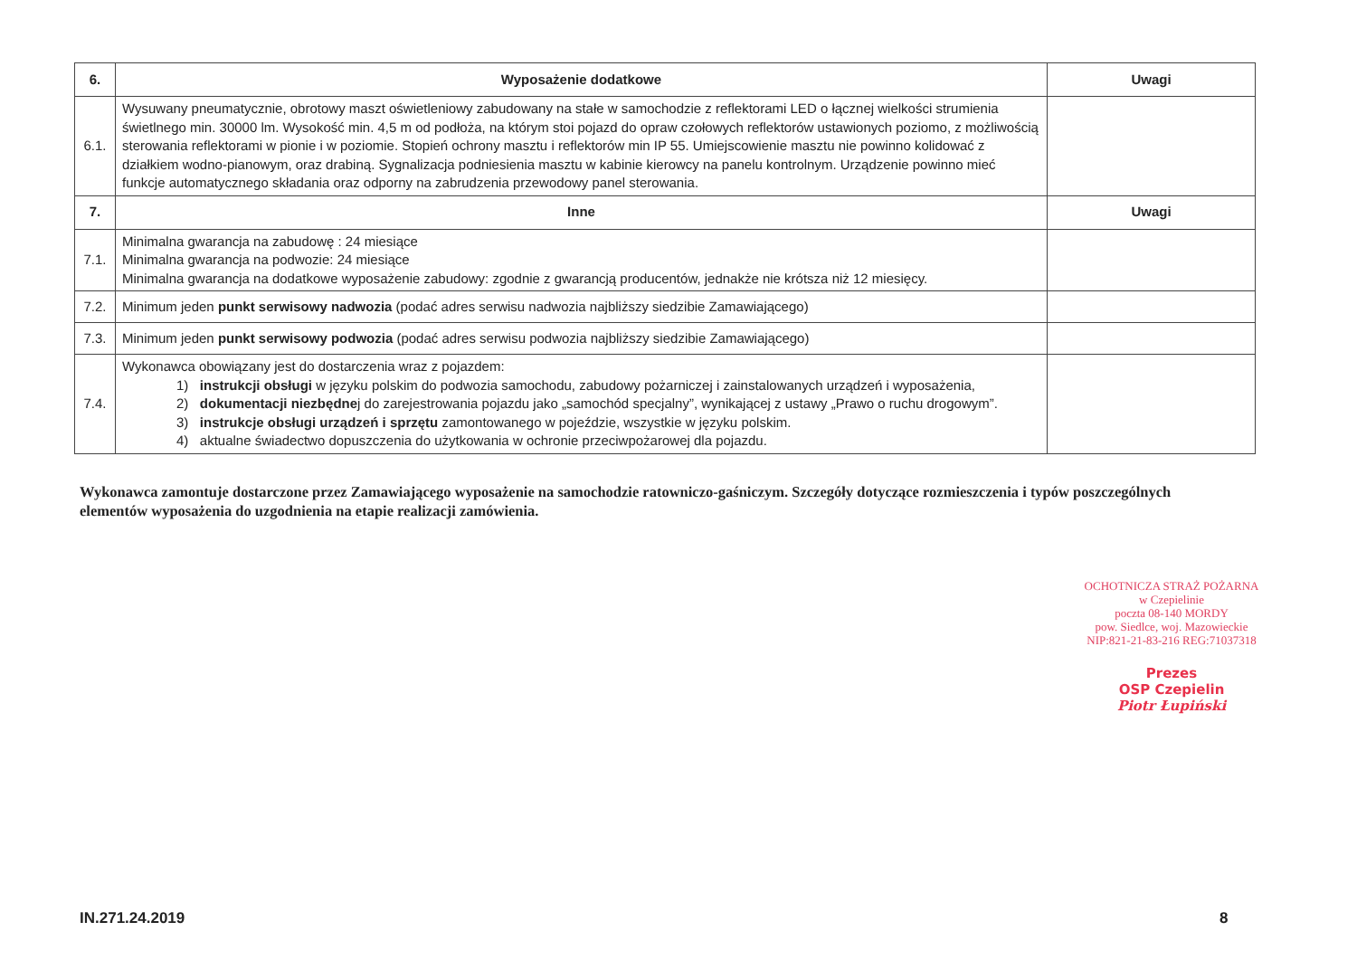| 6. | Wyposażenie dodatkowe | Uwagi |
| --- | --- | --- |
| 6.1. | Wysuwany pneumatycznie, obrotowy maszt oświetleniowy zabudowany na stałe w samochodzie z reflektorami LED o łącznej wielkości strumienia świetlnego min. 30000 lm. Wysokość min. 4,5 m od podłoża, na którym stoi pojazd do opraw czołowych reflektorów ustawionych poziomo, z możliwością sterowania reflektorami w pionie i w poziomie. Stopień ochrony masztu i reflektorów min IP 55. Umiejscowienie masztu nie powinno kolidować z działkiem wodno-pianowym, oraz drabiną. Sygnalizacja podniesienia masztu w kabinie kierowcy na panelu kontrolnym. Urządzenie powinno mieć funkcje automatycznego składania oraz odporny na zabrudzenia przewodowy panel sterowania. | |
| 7. | Inne | Uwagi |
| 7.1. | Minimalna gwarancja na zabudowę : 24 miesiące Minimalna gwarancja na podwozie: 24 miesiące Minimalna gwarancja na dodatkowe wyposażenie zabudowy: zgodnie z gwarancją producentów, jednakże nie krótsza niż 12 miesięcy. | |
| 7.2. | Minimum jeden punkt serwisowy nadwozia (podać adres serwisu nadwozia najbliższy siedzibie Zamawiającego) | |
| 7.3. | Minimum jeden punkt serwisowy podwozia (podać adres serwisu podwozia najbliższy siedzibie Zamawiającego) | |
| 7.4. | Wykonawca obowiązany jest do dostarczenia wraz z pojazdem: 1) instrukcji obsługi w języku polskim do podwozia samochodu, zabudowy pożarniczej i zainstalowanych urządzeń i wyposażenia, 2) dokumentacji niezbędne j do zarejestrowania pojazdu jako „samochód specjalny”, wynikającej z ustawy „Prawo o ruchu drogowym”. 3) instrukcje obsługi urządzeń i sprzętu zamontowanego w pojeździe, wszystkie w języku polskim. 4) aktualne świadectwo dopuszczenia do użytkowania w ochronie przeciwpożarowej dla pojazdu. | |
Wykonawca zamontuje dostarczone przez Zamawiającego wyposażenie na samochodzie ratowniczo-gaśniczym. Szczegóły dotyczące rozmieszczenia i typów poszczególnych elementów wyposażenia do uzgodnienia na etapie realizacji zamówienia.
OCHOTNICZA STRAŻ POŻARNA
w Czepielinie
poczta 08-140 MORDY
pow. Siedlce, woj. Mazowieckie
NIP:821-21-83-216 REG:71037318
Prezes
OSP Czepielin
Piotr Łupiński
IN.271.24.2019 8